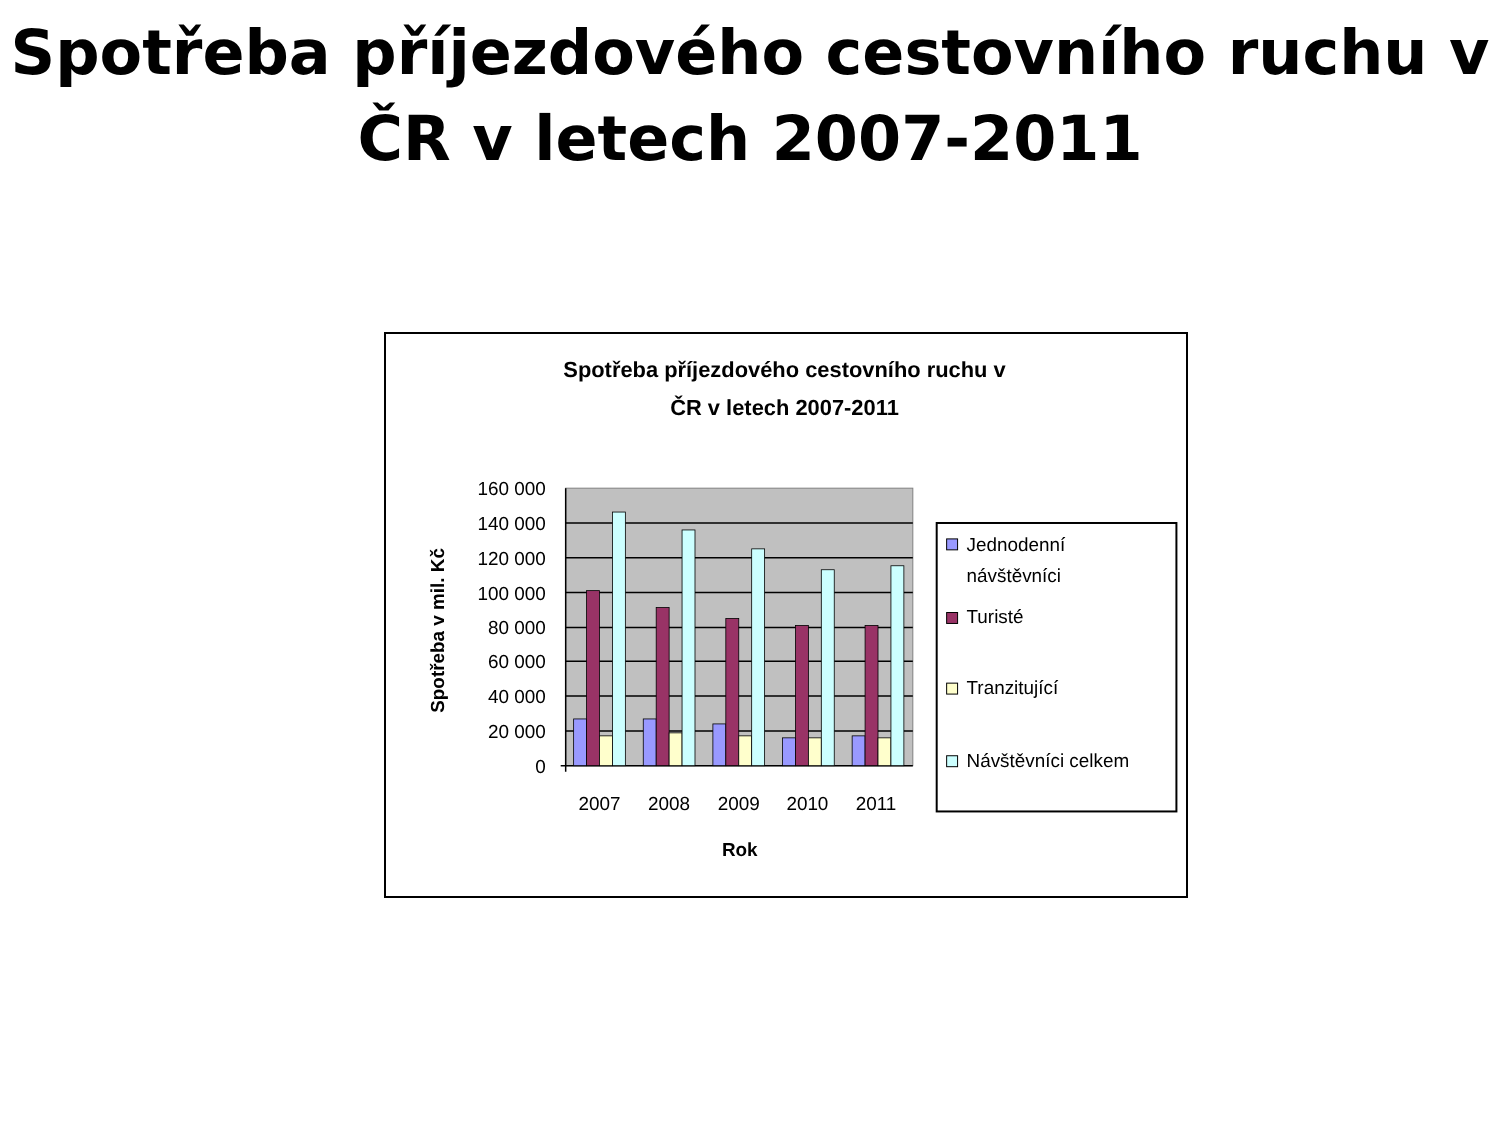Spotřeba příjezdového cestovního ruchu v
ČR v letech 2007-2011
Spotřeba příjezdového cestovního ruchu v
ČR v letech 2007-2011
160 000
140 000
120 000
100 000
80 000
60 000
40 000
20 000
0
Spotřeba v mil. Kč
2007
2008
2009
2010
2011
Rok
Jednodenní
návštěvníci
Turisté
Tranzitující
Návštěvníci celkem